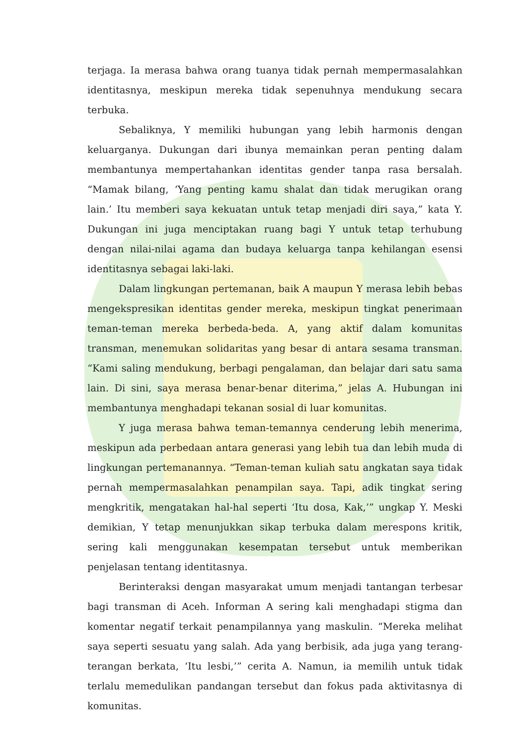terjaga. Ia merasa bahwa orang tuanya tidak pernah mempermasalahkan identitasnya, meskipun mereka tidak sepenuhnya mendukung secara terbuka.
Sebaliknya, Y memiliki hubungan yang lebih harmonis dengan keluarganya. Dukungan dari ibunya memainkan peran penting dalam membantunya mempertahankan identitas gender tanpa rasa bersalah. “Mamak bilang, ‘Yang penting kamu shalat dan tidak merugikan orang lain.’ Itu memberi saya kekuatan untuk tetap menjadi diri saya,” kata Y. Dukungan ini juga menciptakan ruang bagi Y untuk tetap terhubung dengan nilai-nilai agama dan budaya keluarga tanpa kehilangan esensi identitasnya sebagai laki-laki.
Dalam lingkungan pertemanan, baik A maupun Y merasa lebih bebas mengekspresikan identitas gender mereka, meskipun tingkat penerimaan teman-teman mereka berbeda-beda. A, yang aktif dalam komunitas transman, menemukan solidaritas yang besar di antara sesama transman. “Kami saling mendukung, berbagi pengalaman, dan belajar dari satu sama lain. Di sini, saya merasa benar-benar diterima,” jelas A. Hubungan ini membantunya menghadapi tekanan sosial di luar komunitas.
Y juga merasa bahwa teman-temannya cenderung lebih menerima, meskipun ada perbedaan antara generasi yang lebih tua dan lebih muda di lingkungan pertemanannya. “Teman-teman kuliah satu angkatan saya tidak pernah mempermasalahkan penampilan saya. Tapi, adik tingkat sering mengkritik, mengatakan hal-hal seperti ‘Itu dosa, Kak,’” ungkap Y. Meski demikian, Y tetap menunjukkan sikap terbuka dalam merespons kritik, sering kali menggunakan kesempatan tersebut untuk memberikan penjelasan tentang identitasnya.
Berinteraksi dengan masyarakat umum menjadi tantangan terbesar bagi transman di Aceh. Informan A sering kali menghadapi stigma dan komentar negatif terkait penampilannya yang maskulin. “Mereka melihat saya seperti sesuatu yang salah. Ada yang berbisik, ada juga yang terang-terangan berkata, ‘Itu lesbi,’” cerita A. Namun, ia memilih untuk tidak terlalu memedulikan pandangan tersebut dan fokus pada aktivitasnya di komunitas.